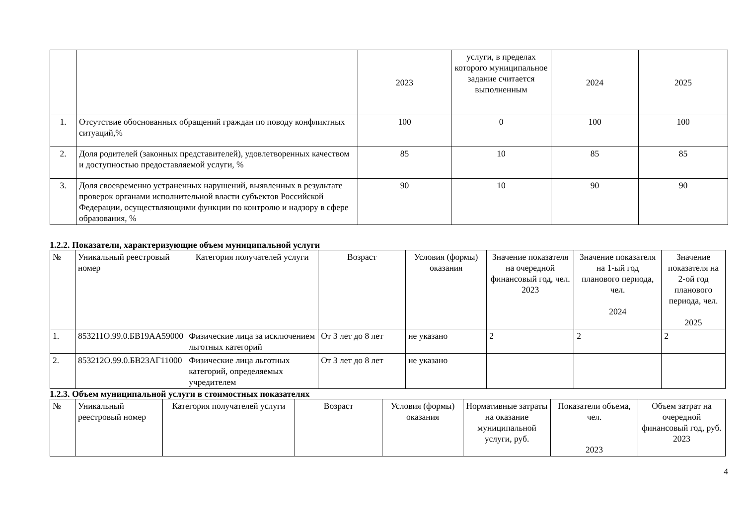| | | 2023 | услуги, в пределах которого муниципальное задание считается выполненным | 2024 | 2025 |
| 1. | Отсутствие обоснованных обращений граждан по поводу конфликтных ситуаций,% | 100 | 0 | 100 | 100 |
| 2. | Доля родителей (законных представителей), удовлетворенных качеством и доступностью предоставляемой услуги, % | 85 | 10 | 85 | 85 |
| 3. | Доля своевременно устраненных нарушений, выявленных в результате проверок органами исполнительной власти субъектов Российской Федерации, осуществляющими функции по контролю и надзору в сфере образования, % | 90 | 10 | 90 | 90 |
1.2.2. Показатели, характеризующие объем муниципальной услуги
| № | Уникальный реестровый номер | Категория получателей услуги | Возраст | Условия (формы) оказания | Значение показателя на очередной финансовый год, чел. 2023 | Значение показателя на 1-ый год планового периода, чел. 2024 | Значение показателя на 2-ой год планового периода, чел. 2025 |
| 1. | 853211О.99.0.БВ19АА59000 | Физические лица за исключением льготных категорий | От 3 лет до 8 лет | не указано | 2 | 2 | 2 |
| 2. | 853212О.99.0.БВ23АГ11000 | Физические лица льготных категорий, определяемых учредителем | От 3 лет до 8 лет | не указано | | | |
1.2.3. Объем муниципальной услуги в стоимостных показателях
| № | Уникальный реестровый номер | Категория получателей услуги | Возраст | Условия (формы) оказания | Нормативные затраты на оказание муниципальной услуги, руб. | Показатели объема, чел. 2023 | Объем затрат на очередной финансовый год, руб. 2023 |
4